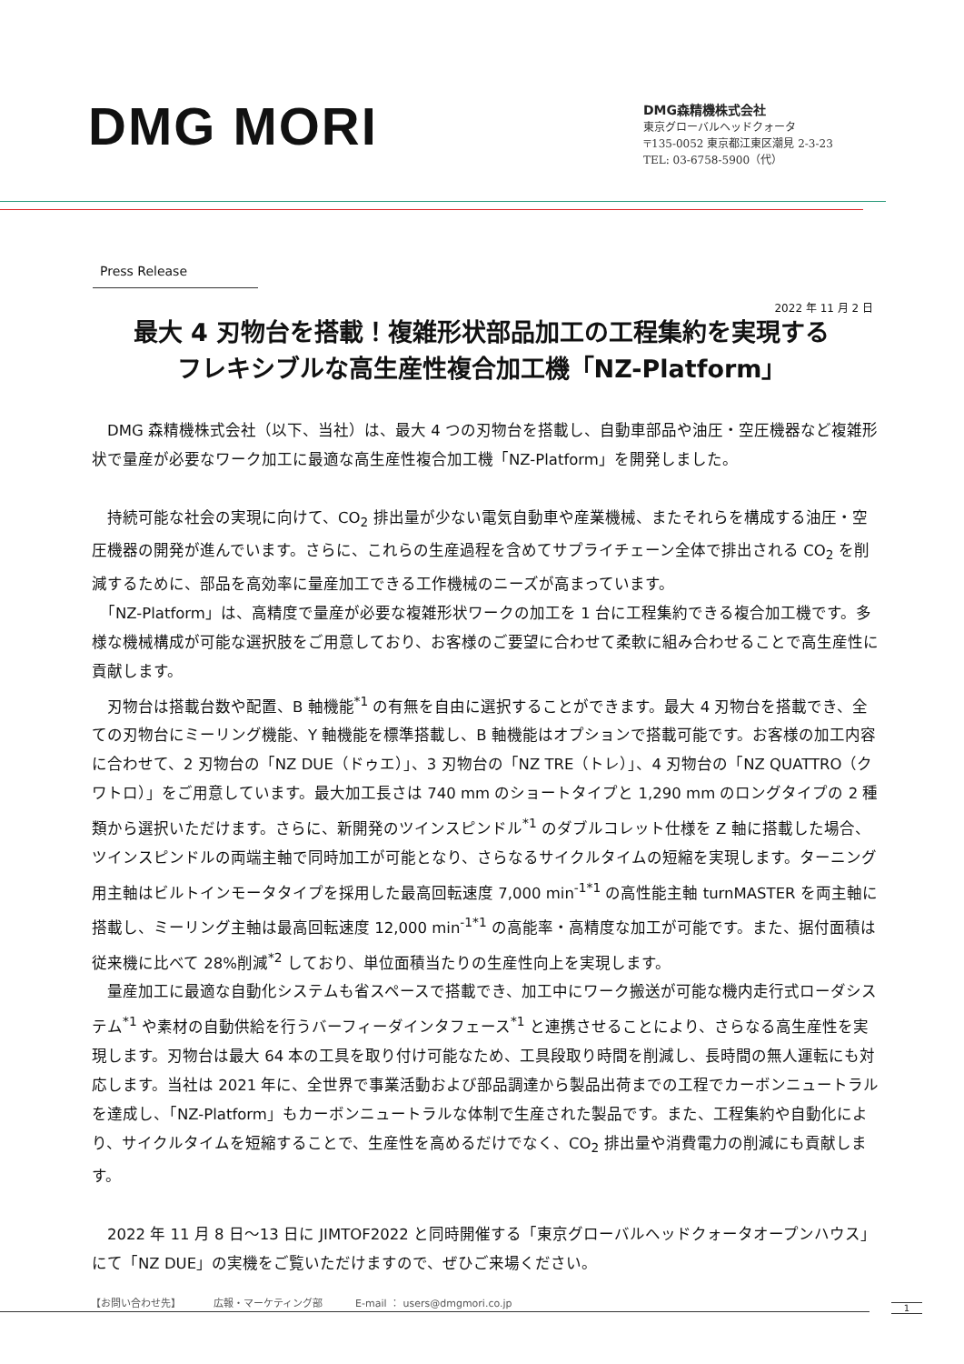DMG MORI
DMG森精機株式会社
東京グローバルヘッドクォータ
〒135-0052 東京都江東区潮見 2-3-23
TEL: 03-6758-5900（代）
Press Release
2022 年 11 月 2 日
最大 4 刃物台を搭載！複雑形状部品加工の工程集約を実現する
フレキシブルな高生産性複合加工機「NZ-Platform」
　DMG 森精機株式会社（以下、当社）は、最大 4 つの刃物台を搭載し、自動車部品や油圧・空圧機器など複雑形状で量産が必要なワーク加工に最適な高生産性複合加工機「NZ-Platform」を開発しました。
　持続可能な社会の実現に向けて、CO<sub>2</sub> 排出量が少ない電気自動車や産業機械、またそれらを構成する油圧・空圧機器の開発が進んでいます。さらに、これらの生産過程を含めてサプライチェーン全体で排出される CO<sub>2</sub> を削減するために、部品を高効率に量産加工できる工作機械のニーズが高まっています。
　「NZ-Platform」は、高精度で量産が必要な複雑形状ワークの加工を 1 台に工程集約できる複合加工機です。多様な機械構成が可能な選択肢をご用意しており、お客様のご要望に合わせて柔軟に組み合わせることで高生産性に貢献します。
　刃物台は搭載台数や配置、B 軸機能<sup>*1</sup> の有無を自由に選択することができます。最大 4 刃物台を搭載でき、全ての刃物台にミーリング機能、Y 軸機能を標準搭載し、B 軸機能はオプションで搭載可能です。お客様の加工内容に合わせて、2 刃物台の「NZ DUE（ドゥエ）」、3 刃物台の「NZ TRE（トレ）」、4 刃物台の「NZ QUATTRO（クワトロ）」をご用意しています。最大加工長さは 740 mm のショートタイプと 1,290 mm のロングタイプの 2 種類から選択いただけます。さらに、新開発のツインスピンドル<sup>*1</sup> のダブルコレット仕様を Z 軸に搭載した場合、ツインスピンドルの両端主軸で同時加工が可能となり、さらなるサイクルタイムの短縮を実現します。ターニング用主軸はビルトインモータタイプを採用した最高回転速度 7,000 min<sup>-1*1</sup> の高性能主軸 turnMASTER を両主軸に搭載し、ミーリング主軸は最高回転速度 12,000 min<sup>-1*1</sup> の高能率・高精度な加工が可能です。また、据付面積は従来機に比べて 28%削減<sup>*2</sup> しており、単位面積当たりの生産性向上を実現します。
　量産加工に最適な自動化システムも省スペースで搭載でき、加工中にワーク搬送が可能な機内走行式ローダシステム<sup>*1</sup> や素材の自動供給を行うバーフィーダインタフェース<sup>*1</sup> と連携させることにより、さらなる高生産性を実現します。刃物台は最大 64 本の工具を取り付け可能なため、工具段取り時間を削減し、長時間の無人運転にも対応します。当社は 2021 年に、全世界で事業活動および部品調達から製品出荷までの工程でカーボンニュートラルを達成し、「NZ-Platform」もカーボンニュートラルな体制で生産された製品です。また、工程集約や自動化により、サイクルタイムを短縮することで、生産性を高めるだけでなく、CO<sub>2</sub> 排出量や消費電力の削減にも貢献します。
　2022 年 11 月 8 日～13 日に JIMTOF2022 と同時開催する「東京グローバルヘッドクォータオープンハウス」にて「NZ DUE」の実機をご覧いただけますので、ぜひご来場ください。
【お問い合わせ先】 広報・マーケティング部 E-mail ： users@dmgmori.co.jp
1